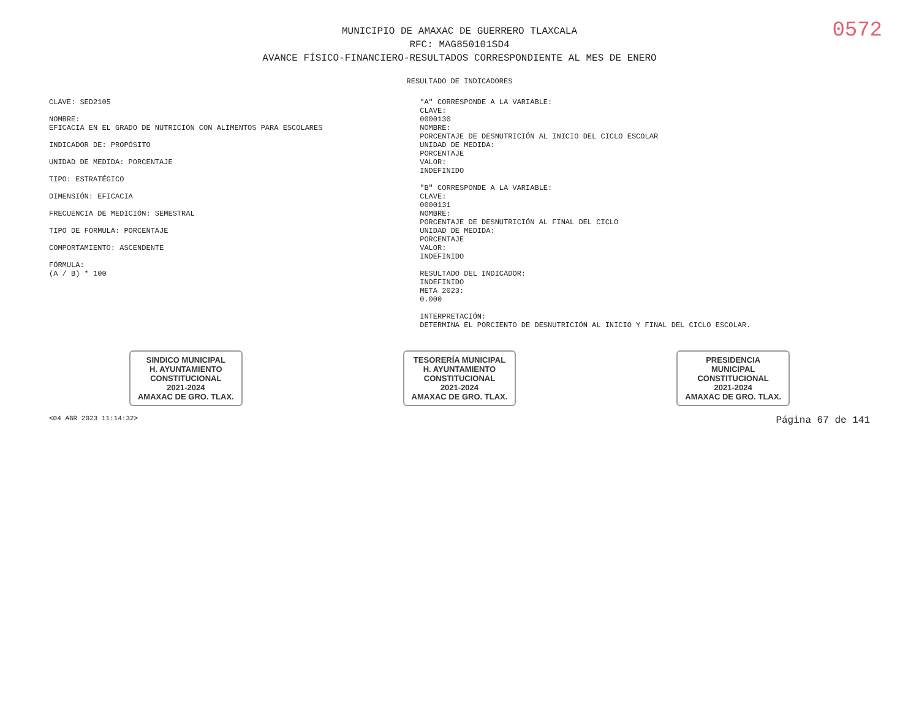0572
MUNICIPIO DE AMAXAC DE GUERRERO TLAXCALA
RFC: MAG850101SD4
AVANCE FÍSICO-FINANCIERO-RESULTADOS CORRESPONDIENTE AL MES DE ENERO
RESULTADO DE INDICADORES
CLAVE: SED2105
NOMBRE:
EFICACIA EN EL GRADO DE NUTRICIÓN CON ALIMENTOS PARA ESCOLARES
INDICADOR DE: PROPÓSITO
UNIDAD DE MEDIDA: PORCENTAJE
TIPO: ESTRATÉGICO
DIMENSIÓN: EFICACIA
FRECUENCIA DE MEDICIÓN: SEMESTRAL
TIPO DE FÓRMULA: PORCENTAJE
COMPORTAMIENTO: ASCENDENTE
FÓRMULA:
(A / B) * 100
"A" CORRESPONDE A LA VARIABLE:
CLAVE:
0000130
NOMBRE:
PORCENTAJE DE DESNUTRICIÓN AL INICIO DEL CICLO ESCOLAR
UNIDAD DE MEDIDA:
PORCENTAJE
VALOR:
INDEFINIDO
"B" CORRESPONDE A LA VARIABLE:
CLAVE:
0000131
NOMBRE:
PORCENTAJE DE DESNUTRICIÓN AL FINAL DEL CICLO
UNIDAD DE MEDIDA:
PORCENTAJE
VALOR:
INDEFINIDO
RESULTADO DEL INDICADOR:
INDEFINIDO
META 2023:
0.000
INTERPRETACIÓN:
DETERMINA EL PORCIENTO DE DESNUTRICIÓN AL INICIO Y FINAL DEL CICLO ESCOLAR.
SINDICO MUNICIPAL
H. AYUNTAMIENTO
CONSTITUCIONAL
2021-2024
AMAXAC DE GRO. TLAX.
TESORERÍA MUNICIPAL
H. AYUNTAMIENTO
CONSTITUCIONAL
2021-2024
AMAXAC DE GRO. TLAX.
PRESIDENCIA
MUNICIPAL
CONSTITUCIONAL
2021-2024
AMAXAC DE GRO. TLAX.
<04 ABR 2023 11:14:32> Página 67 de 141